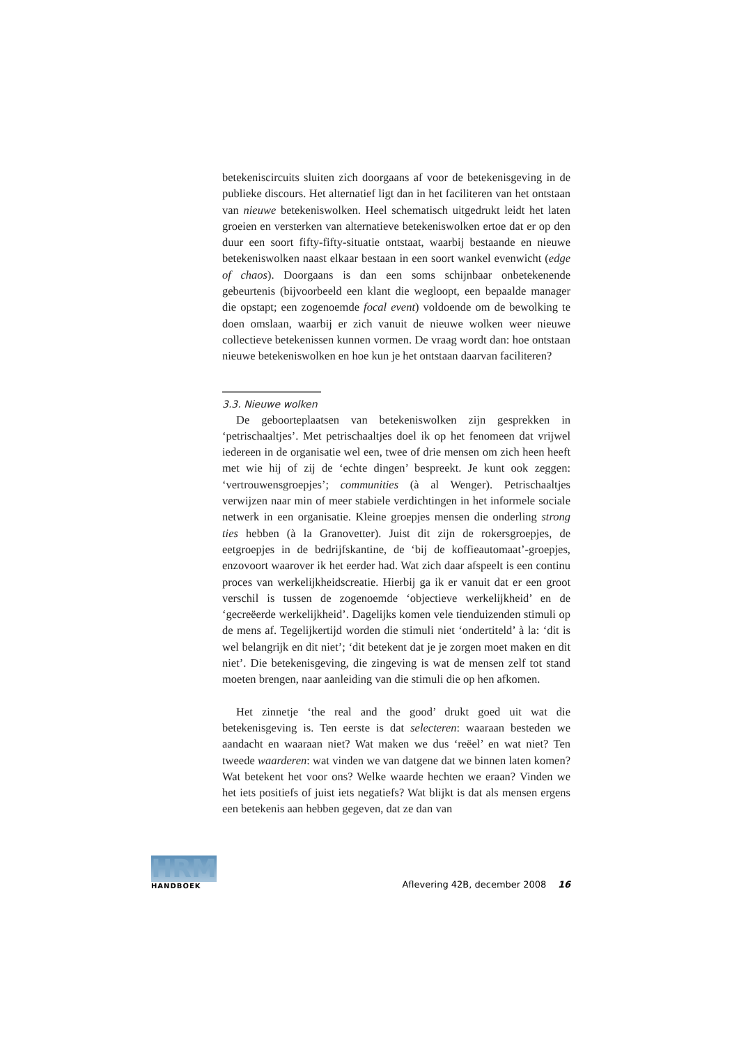betekeniscircuits sluiten zich doorgaans af voor de betekenisgeving in de publieke discours. Het alternatief ligt dan in het faciliteren van het ontstaan van nieuwe betekeniswolken. Heel schematisch uitgedrukt leidt het laten groeien en versterken van alternatieve betekeniswolken ertoe dat er op den duur een soort fifty-fifty-situatie ontstaat, waarbij bestaande en nieuwe betekeniswolken naast elkaar bestaan in een soort wankel evenwicht (edge of chaos). Doorgaans is dan een soms schijnbaar onbetekenende gebeurtenis (bijvoorbeeld een klant die wegloopt, een bepaalde manager die opstapt; een zogenoemde focal event) voldoende om de bewolking te doen omslaan, waarbij er zich vanuit de nieuwe wolken weer nieuwe collectieve betekenissen kunnen vormen. De vraag wordt dan: hoe ontstaan nieuwe betekeniswolken en hoe kun je het ontstaan daarvan faciliteren?
3.3. Nieuwe wolken
De geboorteplaatsen van betekeniswolken zijn gesprekken in ‘petrischaaltjes’. Met petrischaaltjes doel ik op het fenomeen dat vrijwel iedereen in de organisatie wel een, twee of drie mensen om zich heen heeft met wie hij of zij de ‘echte dingen’ bespreekt. Je kunt ook zeggen: ‘vertrouwensgroepjes’; communities (à al Wenger). Petrischaaltjes verwijzen naar min of meer stabiele verdichtingen in het informele sociale netwerk in een organisatie. Kleine groepjes mensen die onderling strong ties hebben (à la Granovetter). Juist dit zijn de rokersgroepjes, de eetgroepjes in de bedrijfskantine, de ‘bij de koffieautomaat’-groepjes, enzovoort waarover ik het eerder had. Wat zich daar afspeelt is een continu proces van werkelijkheidscreatie. Hierbij ga ik er vanuit dat er een groot verschil is tussen de zogenoemde ‘objectieve werkelijkheid’ en de ‘gecreëerde werkelijkheid’. Dagelijks komen vele tienduizenden stimuli op de mens af. Tegelijkertijd worden die stimuli niet ‘ondertiteld’ à la: ‘dit is wel belangrijk en dit niet’; ‘dit betekent dat je je zorgen moet maken en dit niet’. Die betekenisgeving, die zingeving is wat de mensen zelf tot stand moeten brengen, naar aanleiding van die stimuli die op hen afkomen.
Het zinnetje ‘the real and the good’ drukt goed uit wat die betekenisgeving is. Ten eerste is dat selecteren: waaraan besteden we aandacht en waaraan niet? Wat maken we dus ‘reëel’ en wat niet? Ten tweede waarderen: wat vinden we van datgene dat we binnen laten komen? Wat betekent het voor ons? Welke waarde hechten we eraan? Vinden we het iets positiefs of juist iets negatiefs? Wat blijkt is dat als mensen ergens een betekenis aan hebben gegeven, dat ze dan van
HRM
HANDBOEK
Aflevering 42B, december 2008 16